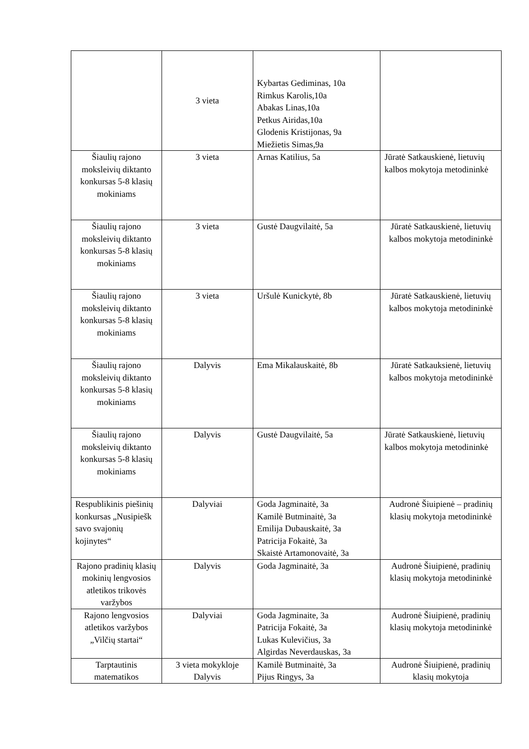| | 3 vieta | Kybartas Gediminas, 10a Rimkus Karolis,10a Abakas Linas,10a Petkus Airidas,10a Glodenis Kristijonas, 9a Miežietis Simas,9a | |
| Šiaulių rajono moksleivių diktanto konkursas 5-8 klasių mokiniams | 3 vieta | Arnas Katilius, 5a | Jūratė Satkauskienė, lietuvių kalbos mokytoja metodininkė |
| Šiaulių rajono moksleivių diktanto konkursas 5-8 klasių mokiniams | 3 vieta | Gustė Daugvilaitė, 5a | Jūratė Satkauskienė, lietuvių kalbos mokytoja metodininkė |
| Šiaulių rajono moksleivių diktanto konkursas 5-8 klasių mokiniams | 3 vieta | Uršulė Kunickytė, 8b | Jūratė Satkauskienė, lietuvių kalbos mokytoja metodininkė |
| Šiaulių rajono moksleivių diktanto konkursas 5-8 klasių mokiniams | Dalyvis | Ema Mikalauskaitė, 8b | Jūratė Satkauksienė, lietuvių kalbos mokytoja metodininkė |
| Šiaulių rajono moksleivių diktanto konkursas 5-8 klasių mokiniams | Dalyvis | Gustė Daugvilaitė, 5a | Jūratė Satkauskienė, lietuvių kalbos mokytoja metodininkė |
| Respublikinis piešinių konkursas „Nusipiešk savo svajonių kojinytes“ | Dalyviai | Goda Jagminaitė, 3a Kamilė Butminaitė, 3a Emilija Dubauskaitė, 3a Patricija Fokaitė, 3a Skaistė Artamonovaitė, 3a | Audronė Šiuipienė – pradinių klasių mokytoja metodininkė |
| Rajono pradinių klasių mokinių lengvosios atletikos trikovės varžybos | Dalyvis | Goda Jagminaitė, 3a | Audronė Šiuipienė, pradinių klasių mokytoja metodininkė |
| Rajono lengvosios atletikos varžybos „Vilčių startai“ | Dalyviai | Goda Jagminaite, 3a Patricija Fokaitė, 3a Lukas Kulevičius, 3a Algirdas Neverdauskas, 3a | Audronė Šiuipienė, pradinių klasių mokytoja metodininkė |
| Tarptautinis matematikos | 3 vieta mokykloje Dalyvis | Kamilė Butminaitė, 3a Pijus Ringys, 3a | Audronė Šiuipienė, pradinių klasių mokytoja |